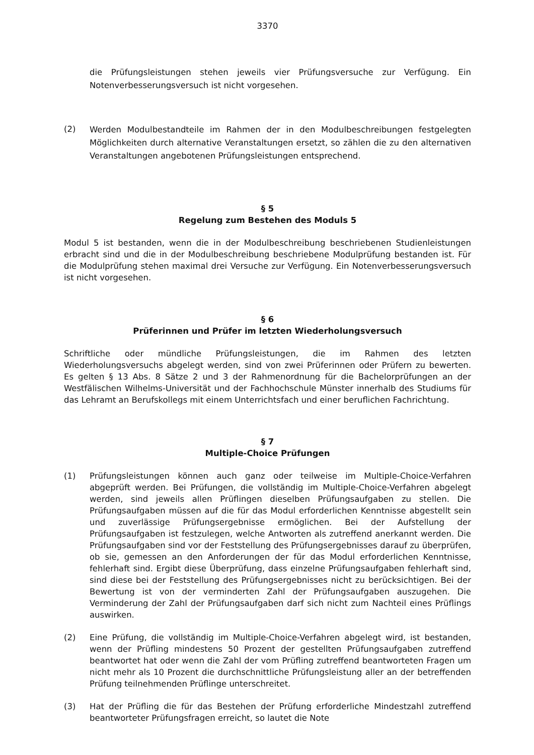3370
die Prüfungsleistungen stehen jeweils vier Prüfungsversuche zur Verfügung. Ein Notenverbesserungsversuch ist nicht vorgesehen.
(2)
Werden Modulbestandteile im Rahmen der in den Modulbeschreibungen festgelegten Möglichkeiten durch alternative Veranstaltungen ersetzt, so zählen die zu den alternativen Veranstaltungen angebotenen Prüfungsleistungen entsprechend.
§ 5
Regelung zum Bestehen des Moduls 5
Modul 5 ist bestanden, wenn die in der Modulbeschreibung beschriebenen Studienleistungen erbracht sind und die in der Modulbeschreibung beschriebene Modulprüfung bestanden ist. Für die Modulprüfung stehen maximal drei Versuche zur Verfügung. Ein Notenverbesserungsversuch ist nicht vorgesehen.
§ 6
Prüferinnen und Prüfer im letzten Wiederholungsversuch
Schriftliche oder mündliche Prüfungsleistungen, die im Rahmen des letzten Wiederholungsversuchs abgelegt werden, sind von zwei Prüferinnen oder Prüfern zu bewerten. Es gelten § 13 Abs. 8 Sätze 2 und 3 der Rahmenordnung für die Bachelorprüfungen an der Westfälischen Wilhelms-Universität und der Fachhochschule Münster innerhalb des Studiums für das Lehramt an Berufskollegs mit einem Unterrichtsfach und einer beruflichen Fachrichtung.
§ 7
Multiple-Choice Prüfungen
(1) Prüfungsleistungen können auch ganz oder teilweise im Multiple-Choice-Verfahren abgeprüft werden. Bei Prüfungen, die vollständig im Multiple-Choice-Verfahren abgelegt werden, sind jeweils allen Prüflingen dieselben Prüfungsaufgaben zu stellen. Die Prüfungsaufgaben müssen auf die für das Modul erforderlichen Kenntnisse abgestellt sein und zuverlässige Prüfungsergebnisse ermöglichen. Bei der Aufstellung der Prüfungsaufgaben ist festzulegen, welche Antworten als zutreffend anerkannt werden. Die Prüfungsaufgaben sind vor der Feststellung des Prüfungsergebnisses darauf zu überprüfen, ob sie, gemessen an den Anforderungen der für das Modul erforderlichen Kenntnisse, fehlerhaft sind. Ergibt diese Überprüfung, dass einzelne Prüfungsaufgaben fehlerhaft sind, sind diese bei der Feststellung des Prüfungsergebnisses nicht zu berücksichtigen. Bei der Bewertung ist von der verminderten Zahl der Prüfungsaufgaben auszugehen. Die Verminderung der Zahl der Prüfungsaufgaben darf sich nicht zum Nachteil eines Prüflings auswirken.
(2) Eine Prüfung, die vollständig im Multiple-Choice-Verfahren abgelegt wird, ist bestanden, wenn der Prüfling mindestens 50 Prozent der gestellten Prüfungsaufgaben zutreffend beantwortet hat oder wenn die Zahl der vom Prüfling zutreffend beantworteten Fragen um nicht mehr als 10 Prozent die durchschnittliche Prüfungsleistung aller an der betreffenden Prüfung teilnehmenden Prüflinge unterschreitet.
(3) Hat der Prüfling die für das Bestehen der Prüfung erforderliche Mindestzahl zutreffend beantworteter Prüfungsfragen erreicht, so lautet die Note